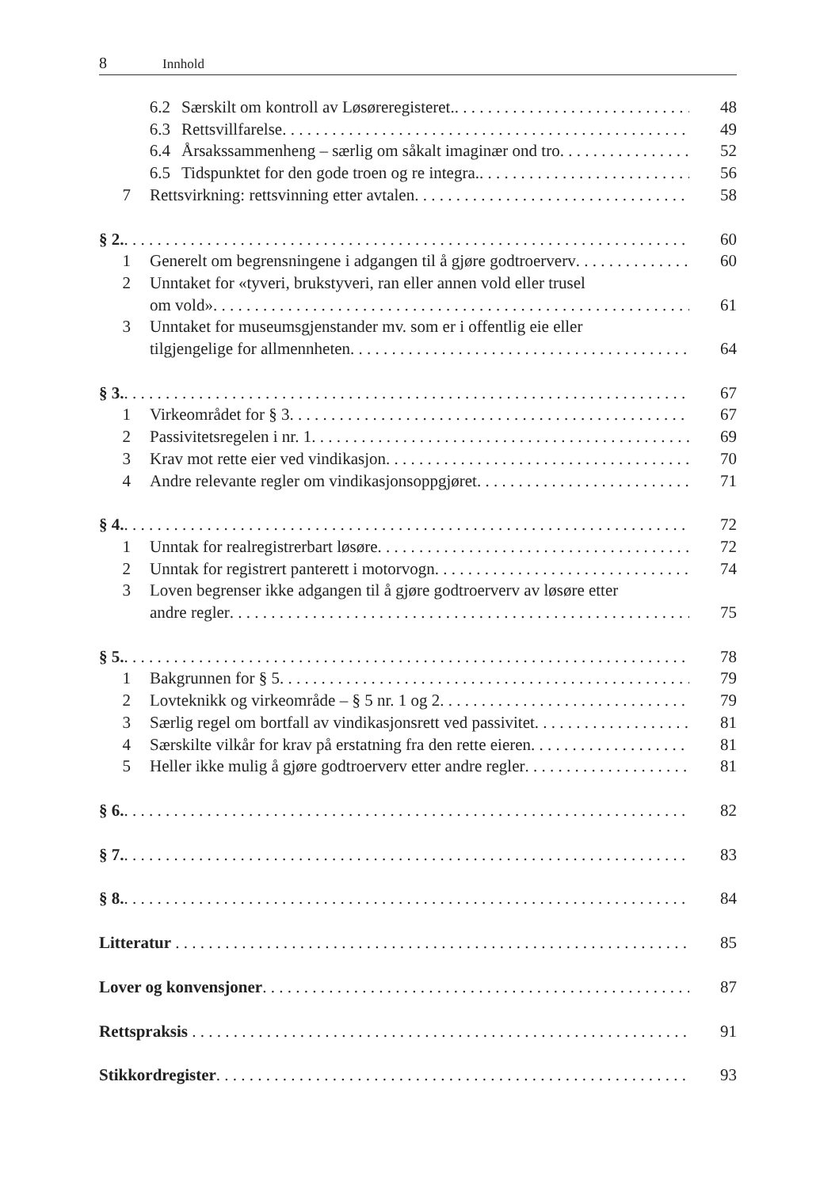8 Innhold
6.2 Særskilt om kontroll av Løsøreregisteret. 48
6.3 Rettsvillfarelse 49
6.4 Årsakssammenheng – særlig om såkalt imaginær ond tro 52
6.5 Tidspunktet for den gode troen og re integra. 56
7 Rettsvirkning: rettsvinning etter avtalen 58
§ 2. 60
1 Generelt om begrensningene i adgangen til å gjøre godtroerverv 60
2 Unntaket for «tyveri, brukstyveri, ran eller annen vold eller trusel
om vold» 61
3 Unntaket for museumsgjenstander mv. som er i offentlig eie eller
tilgjengelige for allmennheten 64
§ 3. 67
1 Virkeområdet for § 3 67
2 Passivitetsregelen i nr. 1 69
3 Krav mot rette eier ved vindikasjon 70
4 Andre relevante regler om vindikasjonsoppgjøret 71
§ 4. 72
1 Unntak for realregistrerbart løsøre 72
2 Unntak for registrert panterett i motorvogn 74
3 Loven begrenser ikke adgangen til å gjøre godtroerverv av løsøre etter
andre regler 75
§ 5. 78
1 Bakgrunnen for § 5 79
2 Lovteknikk og virkeområde – § 5 nr. 1 og 2 79
3 Særlig regel om bortfall av vindikasjonsrett ved passivitet 81
4 Særskilte vilkår for krav på erstatning fra den rette eieren 81
5 Heller ikke mulig å gjøre godtroerverv etter andre regler 81
§ 6. 82
§ 7. 83
§ 8. 84
Litteratur 85
Lover og konvensjoner 87
Rettspraksis 91
Stikkordregister 93